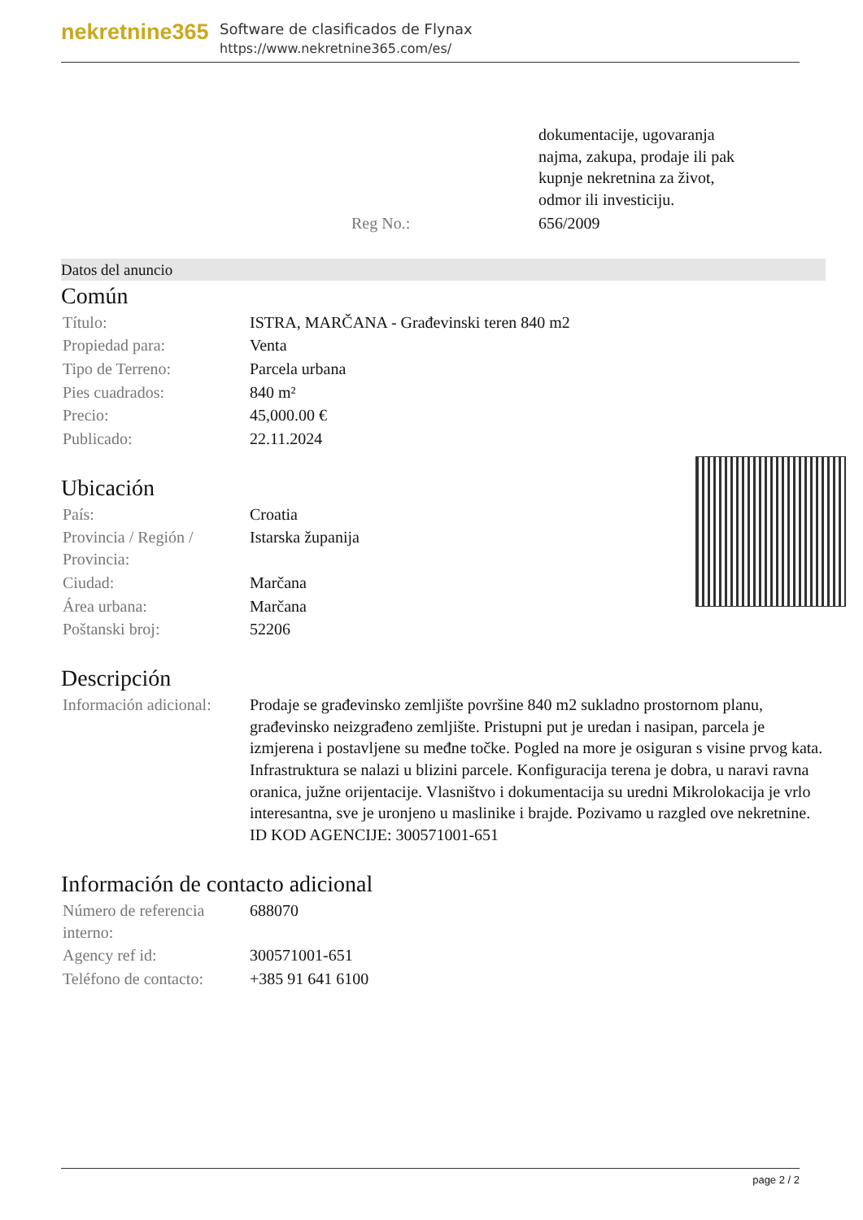nekretnine365
Software de clasificados de Flynax
https://www.nekretnine365.com/es/
| | dokumentacije, ugovaranja najma, zakupa, prodaje ili pak kupnje nekretnina za život, odmor ili investiciju. |
| Reg No.: | 656/2009 |
Datos del anuncio
Común
| Título: | ISTRA, MARČANA - Građevinski teren 840 m2 |
| Propiedad para: | Venta |
| Tipo de Terreno: | Parcela urbana |
| Pies cuadrados: | 840 m² |
| Precio: | 45,000.00 € |
| Publicado: | 22.11.2024 |
Ubicación
| País: | Croatia |
| Provincia / Región / Provincia: | Istarska županija |
| Ciudad: | Marčana |
| Área urbana: | Marčana |
| Poštanski broj: | 52206 |
Descripción
| Información adicional: | Prodaje se građevinsko zemljište površine 840 m2 sukladno prostornom planu, građevinsko neizgrađeno zemljište. Pristupni put je uredan i nasipan, parcela je izmjerena i postavljene su međne točke. Pogled na more je osiguran s visine prvog kata. Infrastruktura se nalazi u blizini parcele. Konfiguracija terena je dobra, u naravi ravna oranica, južne orijentacije. Vlasništvo i dokumentacija su uredni Mikrolokacija je vrlo interesantna, sve je uronjeno u maslinike i brajde. Pozivamo u razgled ove nekretnine. ID KOD AGENCIJE: 300571001-651 |
Información de contacto adicional
| Número de referencia interno: | 688070 |
| Agency ref id: | 300571001-651 |
| Teléfono de contacto: | +385 91 641 6100 |
page 2 / 2